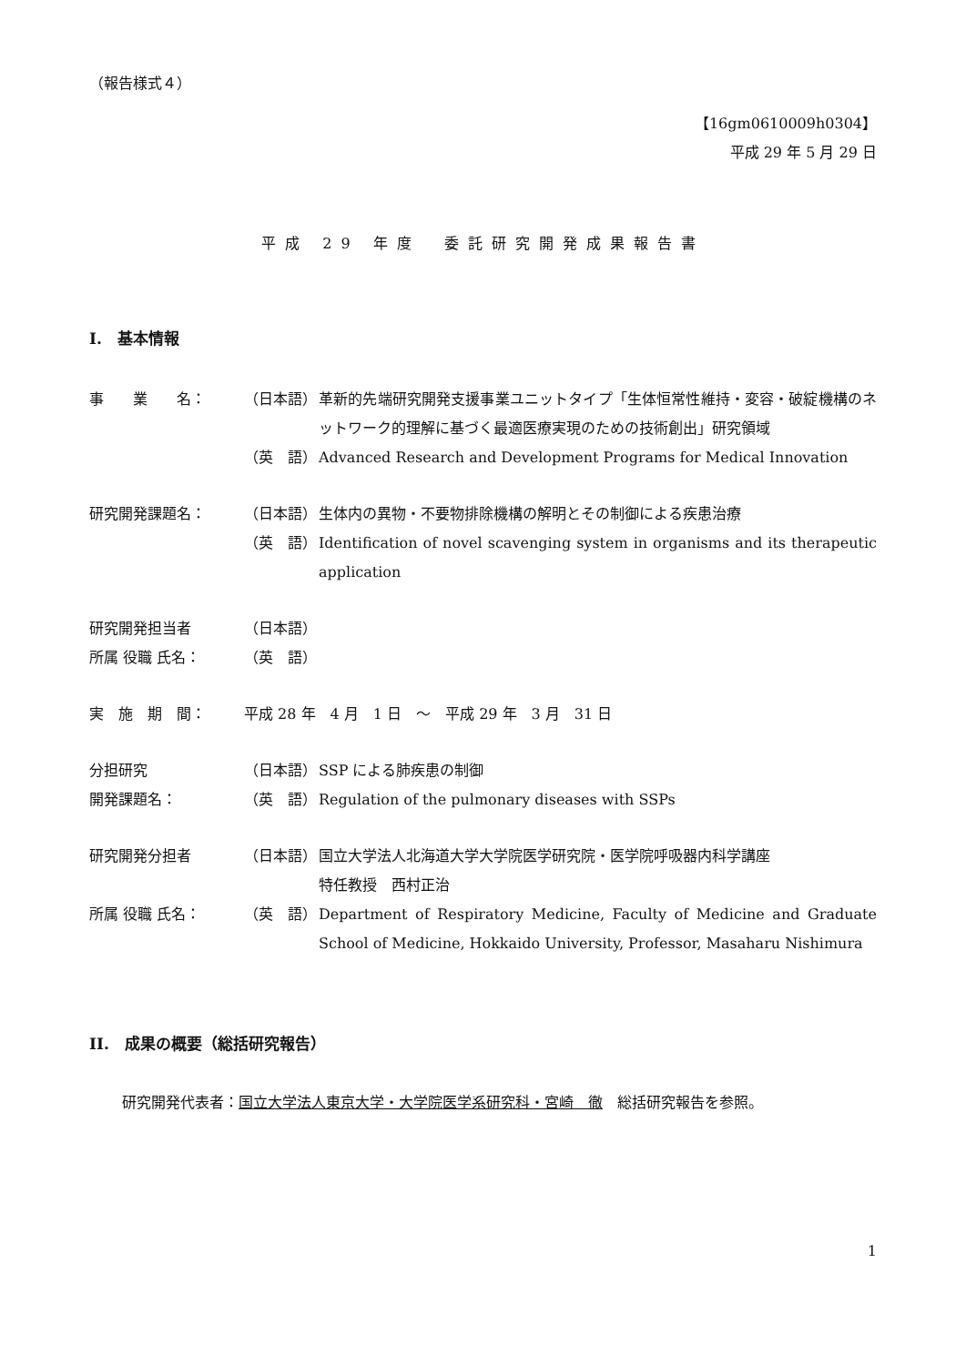（報告様式４）
【16gm0610009h0304】
平成 29 年 5 月 29 日
平成 29 年度　委託研究開発成果報告書
I.　基本情報
事　　業　　名： （日本語） 革新的先端研究開発支援事業ユニットタイプ「生体恒常性維持・変容・破綻機構のネットワーク的理解に基づく最適医療実現のための技術創出」研究領域
（英　語） Advanced Research and Development Programs for Medical Innovation
研究開発課題名： （日本語） 生体内の異物・不要物排除機構の解明とその制御による疾患治療
（英　語） Identification of novel scavenging system in organisms and its therapeutic application
研究開発担当者 （日本語）
所属 役職 氏名： （英　語）
実　施　期　間： 平成 28 年　4 月　1 日　～　平成 29 年　3 月　31 日
分担研究 （日本語） SSP による肺疾患の制御
開発課題名： （英　語） Regulation of the pulmonary diseases with SSPs
研究開発分担者 （日本語） 国立大学法人北海道大学大学院医学研究院・医学院呼吸器内科学講座
特任教授　西村正治
所属 役職 氏名： （英　語） Department of Respiratory Medicine, Faculty of Medicine and Graduate School of Medicine, Hokkaido University, Professor, Masaharu Nishimura
II.　成果の概要（総括研究報告）
研究開発代表者：国立大学法人東京大学・大学院医学系研究科・宮崎　徹　総括研究報告を参照。
1